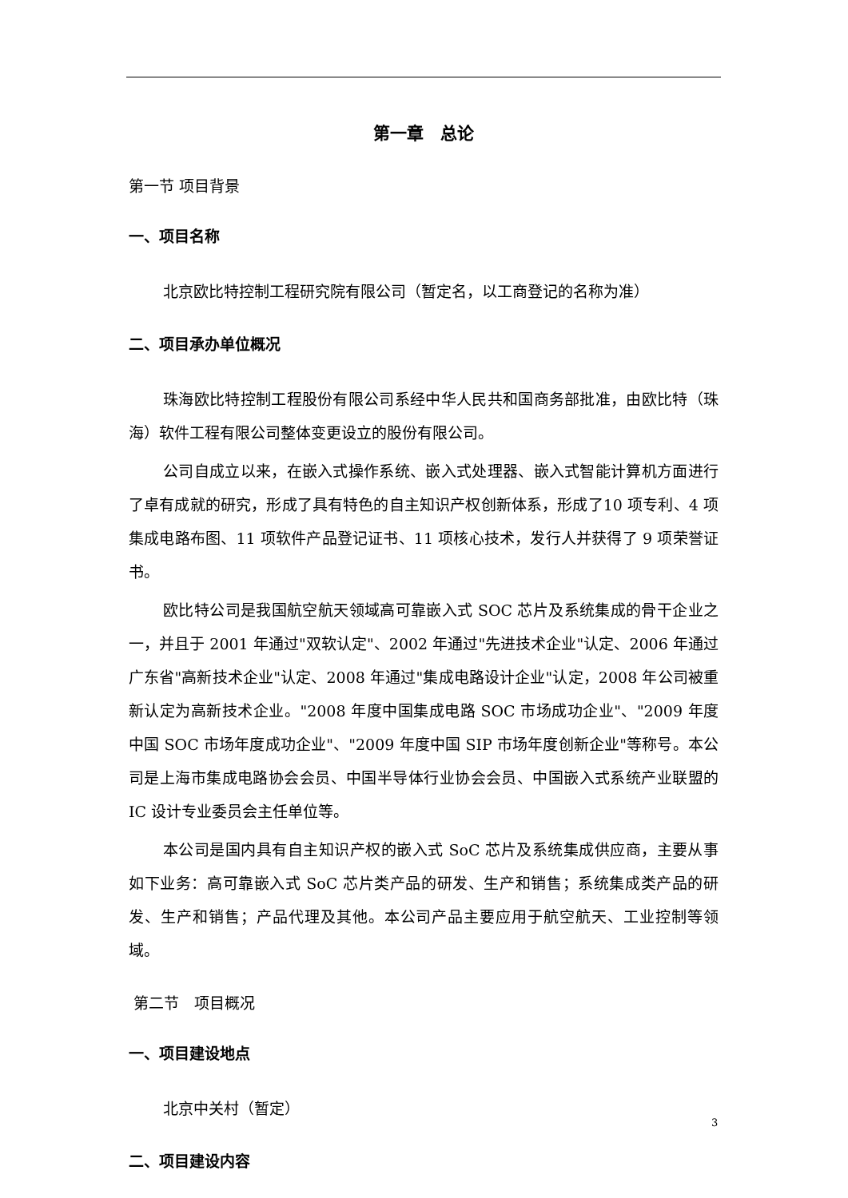第一章　总论
第一节 项目背景
一、项目名称
北京欧比特控制工程研究院有限公司（暂定名，以工商登记的名称为准）
二、项目承办单位概况
珠海欧比特控制工程股份有限公司系经中华人民共和国商务部批准，由欧比特（珠海）软件工程有限公司整体变更设立的股份有限公司。
公司自成立以来，在嵌入式操作系统、嵌入式处理器、嵌入式智能计算机方面进行了卓有成就的研究，形成了具有特色的自主知识产权创新体系，形成了10 项专利、4 项集成电路布图、11 项软件产品登记证书、11 项核心技术，发行人并获得了 9 项荣誉证书。
欧比特公司是我国航空航天领域高可靠嵌入式 SOC 芯片及系统集成的骨干企业之一，并且于 2001 年通过"双软认定"、2002 年通过"先进技术企业"认定、2006 年通过广东省"高新技术企业"认定、2008 年通过"集成电路设计企业"认定，2008 年公司被重新认定为高新技术企业。"2008 年度中国集成电路 SOC 市场成功企业"、"2009 年度中国 SOC 市场年度成功企业"、"2009 年度中国 SIP 市场年度创新企业"等称号。本公司是上海市集成电路协会会员、中国半导体行业协会会员、中国嵌入式系统产业联盟的 IC 设计专业委员会主任单位等。
本公司是国内具有自主知识产权的嵌入式 SoC 芯片及系统集成供应商，主要从事如下业务：高可靠嵌入式 SoC 芯片类产品的研发、生产和销售；系统集成类产品的研发、生产和销售；产品代理及其他。本公司产品主要应用于航空航天、工业控制等领域。
第二节　项目概况
一、项目建设地点
北京中关村（暂定）
二、项目建设内容
3